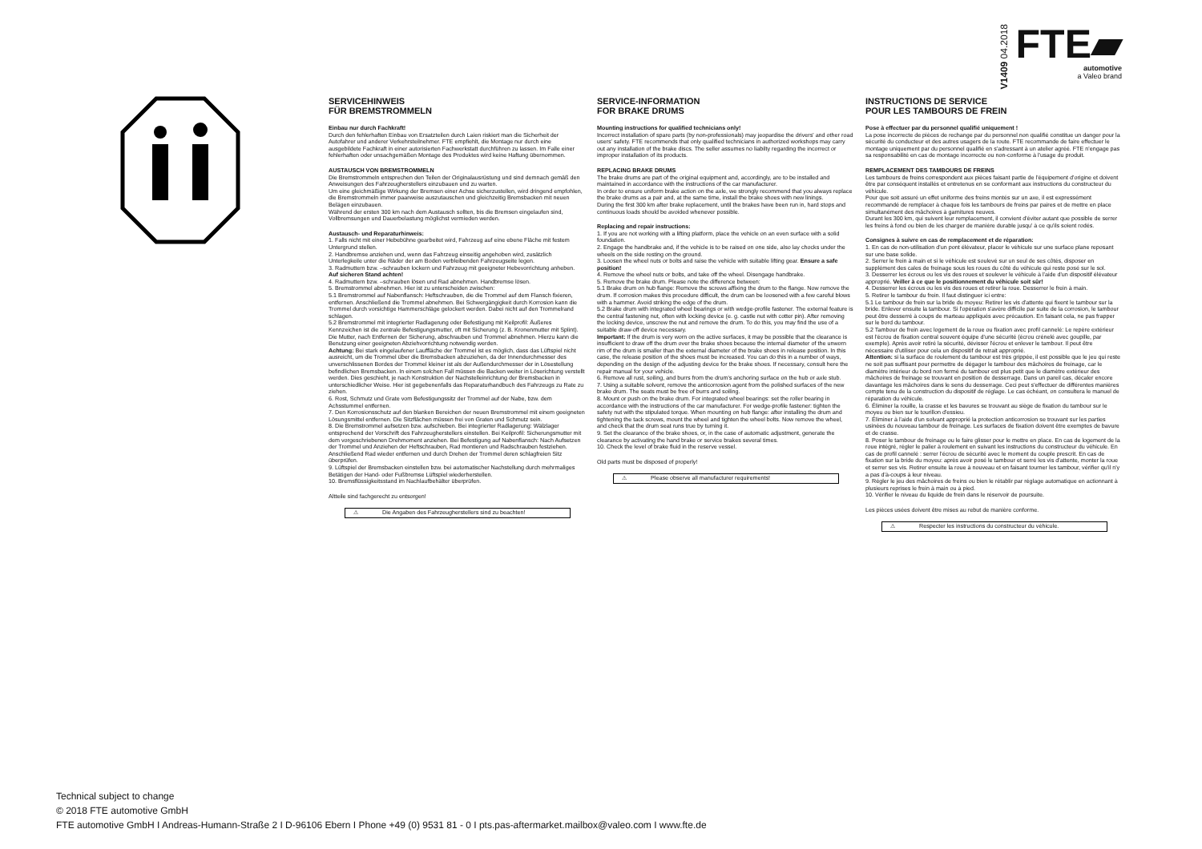V1409 04.2018
FTE▰
automotive
a Valeo brand
SERVICEHINWEIS
FÜR BREMSTROMMELN
Einbau nur durch Fachkraft!
Durch den fehlerhaften Einbau von Ersatzteilen durch Laien riskiert man die Sicherheit der Autofahrer und anderer Verkehrsteilnehmer. FTE empfiehlt, die Montage nur durch eine ausgebildete Fachkraft in einer autorisierten Fachwerkstatt durchführen zu lassen. Im Falle einer fehlerhaften oder unsachgemäßen Montage des Produktes wird keine Haftung übernommen.
AUSTAUSCH VON BREMSTROMMELN
Die Bremstrommeln entsprechen den Teilen der Originalausrüstung und sind demnach gemäß den Anweisungen des Fahrzeugherstellers einzubauen und zu warten.
Um eine gleichmäßige Wirkung der Bremsen einer Achse sicherzustellen, wird dringend empfohlen, die Bremstrommeln immer paarweise auszutauschen und gleichzeitig Bremsbacken mit neuen Belägen einzubauen.
Während der ersten 300 km nach dem Austausch sollten, bis die Bremsen eingelaufen sind, Vollbremsungen und Dauerbelastung möglichst vermieden werden.
Austausch- und Reparaturhinweis:
1. Falls nicht mit einer Hebebühne gearbeitet wird, Fahrzeug auf eine ebene Fläche mit festem Untergrund stellen.
2. Handbremse anziehen und, wenn das Fahrzeug einseitig angehoben wird, zusätzlich Unterlegkeile unter die Räder der am Boden verbleibenden Fahrzeugseite legen.
3. Radmuttern bzw. –schrauben lockern und Fahrzeug mit geeigneter Hebevorrichtung anheben. Auf sicheren Stand achten!
4. Radmuttern bzw. –schrauben lösen und Rad abnehmen. Handbremse lösen.
5. Bremstrommel abnehmen. Hier ist zu unterscheiden zwischen:
5.1 Bremstrommel auf Nabenflansch: Heftschrauben, die die Trommel auf dem Flansch fixieren, entfernen. Anschließend die Trommel abnehmen. Bei Schwergängigkeit durch Korrosion kann die Trommel durch vorsichtige Hammerschläge gelockert werden. Dabei nicht auf den Trommelrand schlagen.
5.2 Bremstrommel mit integrierter Radlagerung oder Befestigung mit Keilprofil: Äußeres Kennzeichen ist die zentrale Befestigungsmutter, oft mit Sicherung (z. B. Kronenmutter mit Splint). Die Mutter, nach Entfernen der Sicherung, abschrauben und Trommel abnehmen. Hierzu kann die Benutzung einer geeigneten Abziehvorrichtung notwendig werden.
Achtung: Bei stark eingelaufener Lauffläche der Trommel ist es möglich, dass das Lüftspiel nicht ausreicht, um die Trommel über die Bremsbacken abzuziehen, da der Innendurchmesser des unverschlissenen Bordes der Trommel kleiner ist als der Außendurchmesser der in Lösestellung befindlichen Bremsbacken. In einem solchen Fall müssen die Backen weiter in Löserichtung verstellt werden. Dies geschieht, je nach Konstruktion der Nachstelleinrichtung der Bremsbacken in unterschiedlicher Weise. Hier ist gegebenenfalls das Reparaturhandbuch des Fahrzeugs zu Rate zu ziehen.
6. Rost, Schmutz und Grate vom Befestigungssitz der Trommel auf der Nabe, bzw. dem Achsstummel entfernen.
7. Den Korrosionsschutz auf den blanken Bereichen der neuen Bremstrommel mit einem geeigneten Lösungsmittel entfernen. Die Sitzflächen müssen frei von Graten und Schmutz sein.
8. Die Bremstrommel aufsetzen bzw. aufschieben. Bei integrierter Radlagerung: Wälzlager entsprechend der Vorschrift des Fahrzeugherstellers einstellen. Bei Keilprofil: Sicherungsmutter mit dem vorgeschriebenen Drehmoment anziehen. Bei Befestigung auf Nabenflansch: Nach Aufsetzen der Trommel und Anziehen der Heftschrauben, Rad montieren und Radschrauben festziehen. Anschließend Rad wieder entfernen und durch Drehen der Trommel deren schlagfreien Sitz überprüfen.
9. Lüftspiel der Bremsbacken einstellen bzw. bei automatischer Nachstellung durch mehrmaliges Betätigen der Hand- oder Fußbremse Lüftspiel wiederherstellen.
10. Bremsflüssigkeitsstand im Nachlaufbehälter überprüfen.
Altteile sind fachgerecht zu entsorgen!
⚠ Die Angaben des Fahrzeugherstellers sind zu beachten!
SERVICE-INFORMATION
FOR BRAKE DRUMS
Mounting instructions for qualified technicians only!
Incorrect installation of spare parts (by non-professionals) may jeopardise the drivers' and other road users' safety. FTE recommends that only qualified technicians in authorized workshops may carry out any installation of the brake discs. The seller assumes no liabilty regarding the incorrect or improper installation of its products.
REPLACING BRAKE DRUMS
The brake drums are part of the original equipment and, accordingly, are to be installed and maintained in accordance with the instructions of the car manufacturer.
In order to ensure uniform brake action on the axle, we strongly recommend that you always replace the brake drums as a pair and, at the same time, install the brake shoes with new linings.
During the first 300 km after brake replacement, until the brakes have been run in, hard stops and continuous loads should be avoided whenever possible.
Replacing and repair instructions:
1. If you are not working with a lifting platform, place the vehicle on an even surface with a solid foundation.
2. Engage the handbrake and, if the vehicle is to be raised on one side, also lay chocks under the wheels on the side resting on the ground.
3. Loosen the wheel nuts or bolts and raise the vehicle with suitable lifting gear. Ensure a safe position!
4. Remove the wheel nuts or bolts, and take off the wheel. Disengage handbrake.
5. Remove the brake drum. Please note the difference between:
5.1 Brake drum on hub flange: Remove the screws affixing the drum to the flange. Now remove the drum. If corrosion makes this procedure difficult, the drum can be loosened with a few careful blows with a hammer. Avoid striking the edge of the drum.
5.2 Brake drum with integrated wheel bearings or with wedge-profile fastener. The external feature is the central fastening nut, often with locking device (e. g. castle nut with cotter pin). After removing the locking device, unscrew the nut and remove the drum. To do this, you may find the use of a suitable draw-off device necessary.
Important: If the drum is very worn on the active surfaces, it may be possible that the clearance is insufficient to draw off the drum over the brake shoes because the internal diameter of the unworn rim of the drum is smaller than the external diameter of the brake shoes in release position. In this case, the release position of the shoes must be increased. You can do this in a number of ways, depending on the design of the adjusting device for the brake shoes. If necessary, consult here the repair manual for your vehicle.
6. Remove all rust, soiling, and burrs from the drum's anchoring surface on the hub or axle stub.
7. Using a suitable solvent, remove the anticorrosion agent from the polished surfaces of the new brake drum. The seats must be free of burrs and soiling.
8. Mount or push on the brake drum. For integrated wheel bearings: set the roller bearing in accordance with the instructions of the car manufacturer. For wedge-profile fastener: tighten the safety nut with the stipulated torque. When mounting on hub flange: after installing the drum and tightening the tack screws, mount the wheel and tighten the wheel bolts. Now remove the wheel, and check that the drum seat runs true by turning it.
9. Set the clearance of the brake shoes, or, in the case of automatic adjustment, generate the clearance by activating the hand brake or service brakes several times.
10. Check the level of brake fluid in the reserve vessel.
Old parts must be disposed of properly!
⚠ Please observe all manufacturer requirements!
INSTRUCTIONS DE SERVICE
POUR LES TAMBOURS DE FREIN
Pose à effectuer par du personnel qualifié uniquement !
La pose incorrecte de pièces de rechange par du personnel non qualifié constitue un danger pour la sécurité du conducteur et des autres usagers de la route. FTE recommande de faire effectuer le montage uniquement par du personnel qualifié en s'adressant à un atelier agréé. FTE n'engage pas sa responsabilité en cas de montage incorrecte ou non-conforme à l'usage du produit.
REMPLACEMENT DES TAMBOURS DE FREINS
Les tambours de freins correspondent aux pièces faisant partie de l'équipement d'origine et doivent être par conséquent installés et entretenus en se conformant aux instructions du constructeur du véhicule.
Pour que soit assuré un effet uniforme des freins montés sur un axe, il est expressément recommandé de remplacer à chaque fois les tambours de freins par paires et de mettre en place simultanément des mâchoires à garnitures neuves.
Durant les 300 km, qui suivent leur remplacement, il convient d'éviter autant que possible de serrer les freins à fond ou bien de les charger de manière durable jusqu' à ce qu'ils soient rodés.
Consignes à suivre en cas de remplacement et de réparation:
1. En cas de non-utilisation d'un pont élévateur, placer le véhicule sur une surface plane reposant sur une base solide.
2. Serrer le frein à main et si le véhicule est soulevé sur un seul de ses côtés, disposer en supplément des cales de freinage sous les roues du côté du véhicule qui reste posé sur le sol.
3. Desserrer les écrous ou les vis des roues et soulever le véhicule à l'aide d'un dispositif élévateur approprié. Veiller à ce que le positionnement du véhicule soit sûr!
4. Desserrer les écrous ou les vis des roues et retirer la roue. Desserrer le frein à main.
5. Retirer le tambour du frein. Il faut distinguer ici entre:
5.1 Le tambour de frein sur la bride du moyeu: Retirer les vis d'attente qui fixent le tambour sur la bride. Enlever ensuite la tambour. Si l'opération s'avère difficile par suite de la corrosion, le tambour peut être desserré à coups de marteau appliqués avec précaution. En faisant cela, ne pas frapper sur le bord du tambour.
5.2 Tambour de frein avec logement de la roue ou fixation avec profil cannelé: Le repère extérieur est l'écrou de fixation central souvent équipe d'une sécurité (écrou crénelé avec goupille, par exemple). Après avoir retiré la sécurité, dévisser l'écrou et enlever le tambour. Il peut être nécessaire d'utiliser pour cela un dispositif de retrait approprié.
Attention: si la surface de roulement du tambour est très grippée, il est possible que le jeu qui reste ne soit pas suffisant pour permettre de dégager le tambour des mâchoires de freinage, car le diamètre intérieur du bord non fermé du tambour est plus petit que le diamètre extérieur des mâchoires de freinage se trouvant en position de desserrage. Dans un pareil cas, décaler encore davantage les mâchoires dans le sens du desserrage. Ceci peut s'effectuer de différentes manières compte tenu de la construction du dispositif de réglage. Le cas échéant, on consultera le manuel de réparation du véhicule.
6. Éliminer la rouille, la crasse et les bavures se trouvant au siège de fixation du tambour sur le moyeu ou bien sur le tourillon d'essieu.
7. Éliminer à l'aide d'un solvant approprié la protection anticorrosion se trouvant sur les parties usinées du nouveau tambour de freinage. Les surfaces de fixation doivent être exemptes de bavure et de crasse.
8. Poser le tambour de freinage ou le faire glisser pour le mettre en place. En cas de logement de la roue intégré, régler le palier à roulement en suivant les instructions du constructeur du véhicule. En cas de profil cannelé : serrer l'écrou de sécurité avec le moment du couple prescrit. En cas de fixation sur la bride du moyeu: après avoir posé le tambour et serré les vis d'attente, monter la roue et serrer ses vis. Retirer ensuite la roue à nouveau et en faisant tourner les tambour, vérifier qu'il n'y a pas d'à-coups à leur niveau.
9. Régler le jeu des mâchoires de freins ou bien le rétablir par réglage automatique en actionnant à plusieurs reprises le frein à main ou à pied.
10. Vérifier le niveau du liquide de frein dans le réservoir de poursuite.
Les pièces usées doivent être mises au rebut de manière conforme.
⚠ Respecter les instructions du constructeur du véhicule.
Technical subject to change
© 2018 FTE automotive GmbH
FTE automotive GmbH I Andreas-Humann-Straße 2 I D-96106 Ebern I Phone +49 (0) 9531 81 - 0 I pts.pas-aftermarket.mailbox@valeo.com I www.fte.de